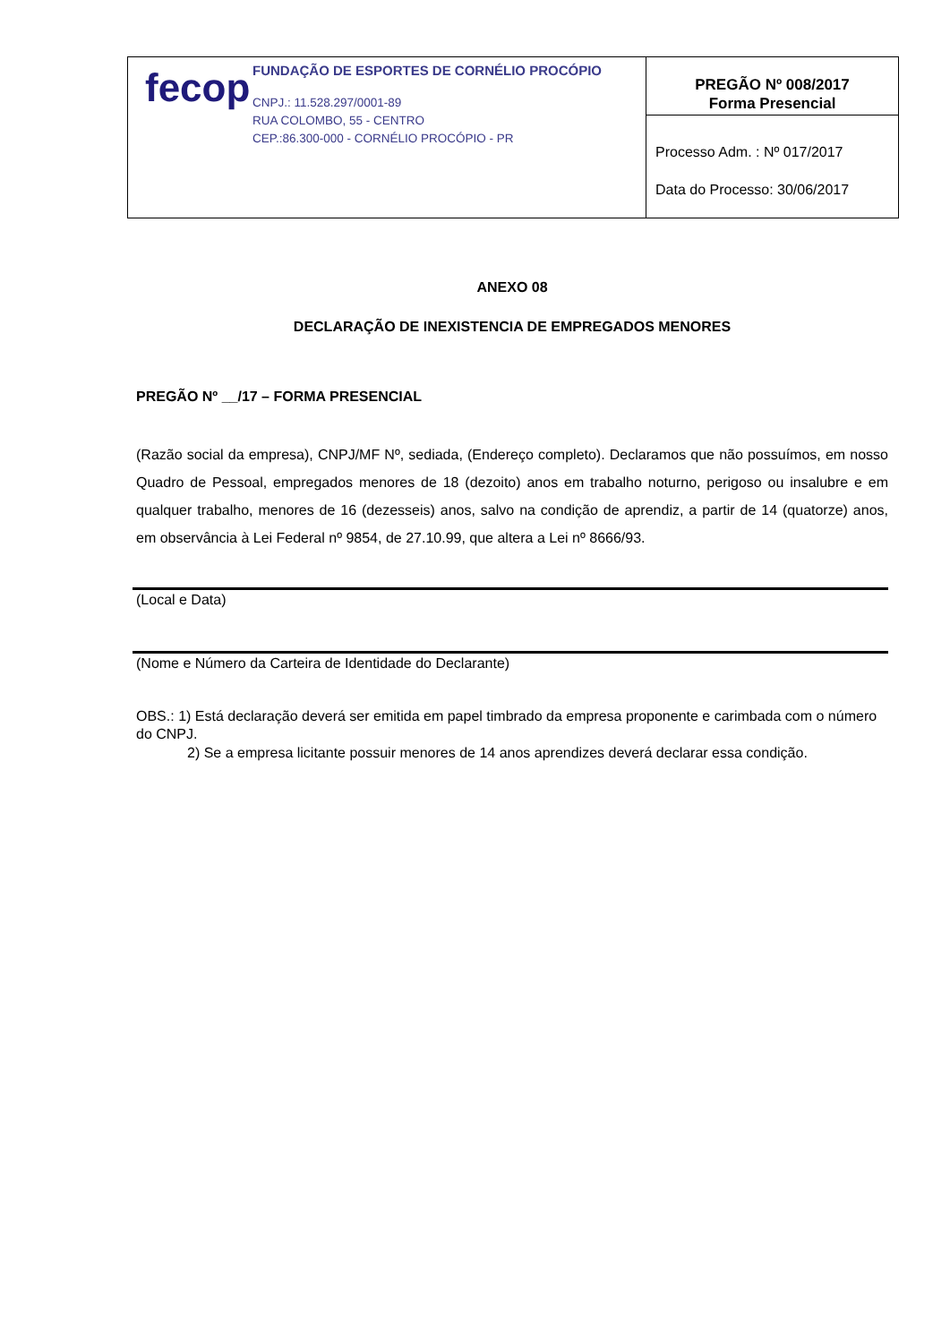| fecop FUNDAÇÃO DE ESPORTES DE CORNÉLIO PROCÓPIO CNPJ.: 11.528.297/0001-89 RUA COLOMBO, 55 - CENTRO CEP.:86.300-000 - CORNÉLIO PROCÓPIO - PR | PREGÃO Nº 008/2017 Forma Presencial |
| | Processo Adm. : Nº 017/2017 Data do Processo: 30/06/2017 |
ANEXO 08
DECLARAÇÃO DE INEXISTENCIA DE EMPREGADOS MENORES
PREGÃO Nº __/17 – FORMA PRESENCIAL
(Razão social da empresa), CNPJ/MF Nº, sediada, (Endereço completo). Declaramos que não possuímos, em nosso Quadro de Pessoal, empregados menores de 18 (dezoito) anos em trabalho noturno, perigoso ou insalubre e em qualquer trabalho, menores de 16 (dezesseis) anos, salvo na condição de aprendiz, a partir de 14 (quatorze) anos, em observância à Lei Federal nº 9854, de 27.10.99, que altera a Lei nº 8666/93.
(Local e Data)
(Nome e Número da Carteira de Identidade do Declarante)
OBS.: 1) Está declaração deverá ser emitida em papel timbrado da empresa proponente e carimbada com o número do CNPJ.
2) Se a empresa licitante possuir menores de 14 anos aprendizes deverá declarar essa condição.